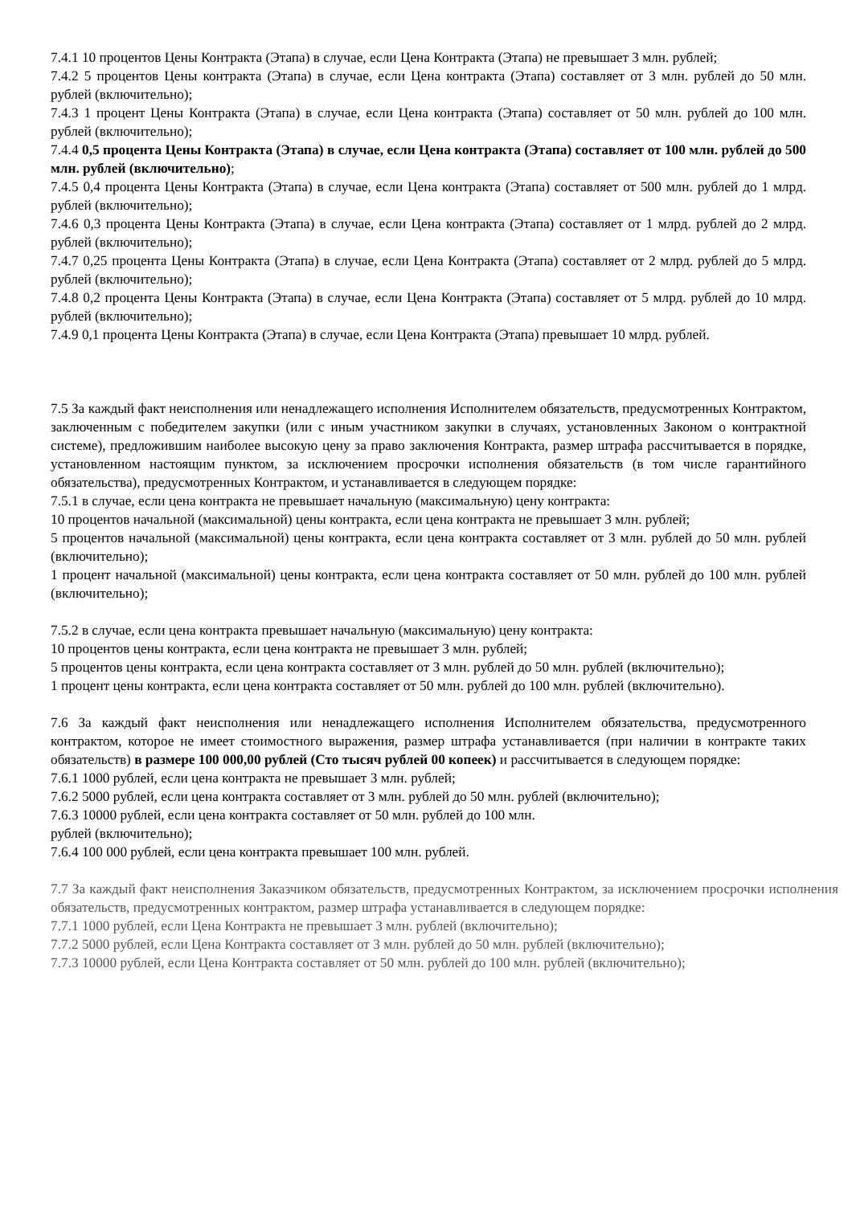7.4.1 10 процентов Цены Контракта (Этапа) в случае, если Цена Контракта (Этапа) не превышает 3 млн. рублей;
7.4.2 5 процентов Цены контракта (Этапа) в случае, если Цена контракта (Этапа) составляет от 3 млн. рублей до 50 млн. рублей (включительно);
7.4.3 1 процент Цены Контракта (Этапа) в случае, если Цена контракта (Этапа) составляет от 50 млн. рублей до 100 млн. рублей (включительно);
7.4.4 0,5 процента Цены Контракта (Этапа) в случае, если Цена контракта (Этапа) составляет от 100 млн. рублей до 500 млн. рублей (включительно);
7.4.5 0,4 процента Цены Контракта (Этапа) в случае, если Цена контракта (Этапа) составляет от 500 млн. рублей до 1 млрд. рублей (включительно);
7.4.6 0,3 процента Цены Контракта (Этапа) в случае, если Цена контракта (Этапа) составляет от 1 млрд. рублей до 2 млрд. рублей (включительно);
7.4.7 0,25 процента Цены Контракта (Этапа) в случае, если Цена Контракта (Этапа) составляет от 2 млрд. рублей до 5 млрд. рублей (включительно);
7.4.8 0,2 процента Цены Контракта (Этапа) в случае, если Цена Контракта (Этапа) составляет от 5 млрд. рублей до 10 млрд. рублей (включительно);
7.4.9 0,1 процента Цены Контракта (Этапа) в случае, если Цена Контракта (Этапа) превышает 10 млрд. рублей.
7.5 За каждый факт неисполнения или ненадлежащего исполнения Исполнителем обязательств, предусмотренных Контрактом, заключенным с победителем закупки (или с иным участником закупки в случаях, установленных Законом о контрактной системе), предложившим наиболее высокую цену за право заключения Контракта, размер штрафа рассчитывается в порядке, установленном настоящим пунктом, за исключением просрочки исполнения обязательств (в том числе гарантийного обязательства), предусмотренных Контрактом, и устанавливается в следующем порядке:
7.5.1 в случае, если цена контракта не превышает начальную (максимальную) цену контракта:
10 процентов начальной (максимальной) цены контракта, если цена контракта не превышает 3 млн. рублей;
5 процентов начальной (максимальной) цены контракта, если цена контракта составляет от 3 млн. рублей до 50 млн. рублей (включительно);
1 процент начальной (максимальной) цены контракта, если цена контракта составляет от 50 млн. рублей до 100 млн. рублей (включительно);
7.5.2 в случае, если цена контракта превышает начальную (максимальную) цену контракта:
10 процентов цены контракта, если цена контракта не превышает 3 млн. рублей;
5 процентов цены контракта, если цена контракта составляет от 3 млн. рублей до 50 млн. рублей (включительно);
1 процент цены контракта, если цена контракта составляет от 50 млн. рублей до 100 млн. рублей (включительно).
7.6 За каждый факт неисполнения или ненадлежащего исполнения Исполнителем обязательства, предусмотренного контрактом, которое не имеет стоимостного выражения, размер штрафа устанавливается (при наличии в контракте таких обязательств) в размере 100 000,00 рублей (Сто тысяч рублей 00 копеек) и рассчитывается в следующем порядке:
7.6.1 1000 рублей, если цена контракта не превышает 3 млн. рублей;
7.6.2 5000 рублей, если цена контракта составляет от 3 млн. рублей до 50 млн. рублей (включительно);
7.6.3 10000 рублей, если цена контракта составляет от 50 млн. рублей до 100 млн.
рублей (включительно);
7.6.4 100 000 рублей, если цена контракта превышает 100 млн. рублей.
7.7 За каждый факт неисполнения Заказчиком обязательств, предусмотренных Контрактом, за исключением просрочки исполнения обязательств, предусмотренных контрактом, размер штрафа устанавливается в следующем порядке:
7.7.1 1000 рублей, если Цена Контракта не превышает 3 млн. рублей (включительно);
7.7.2 5000 рублей, если Цена Контракта составляет от 3 млн. рублей до 50 млн. рублей (включительно);
7.7.3 10000 рублей, если Цена Контракта составляет от 50 млн. рублей до 100 млн. рублей (включительно);